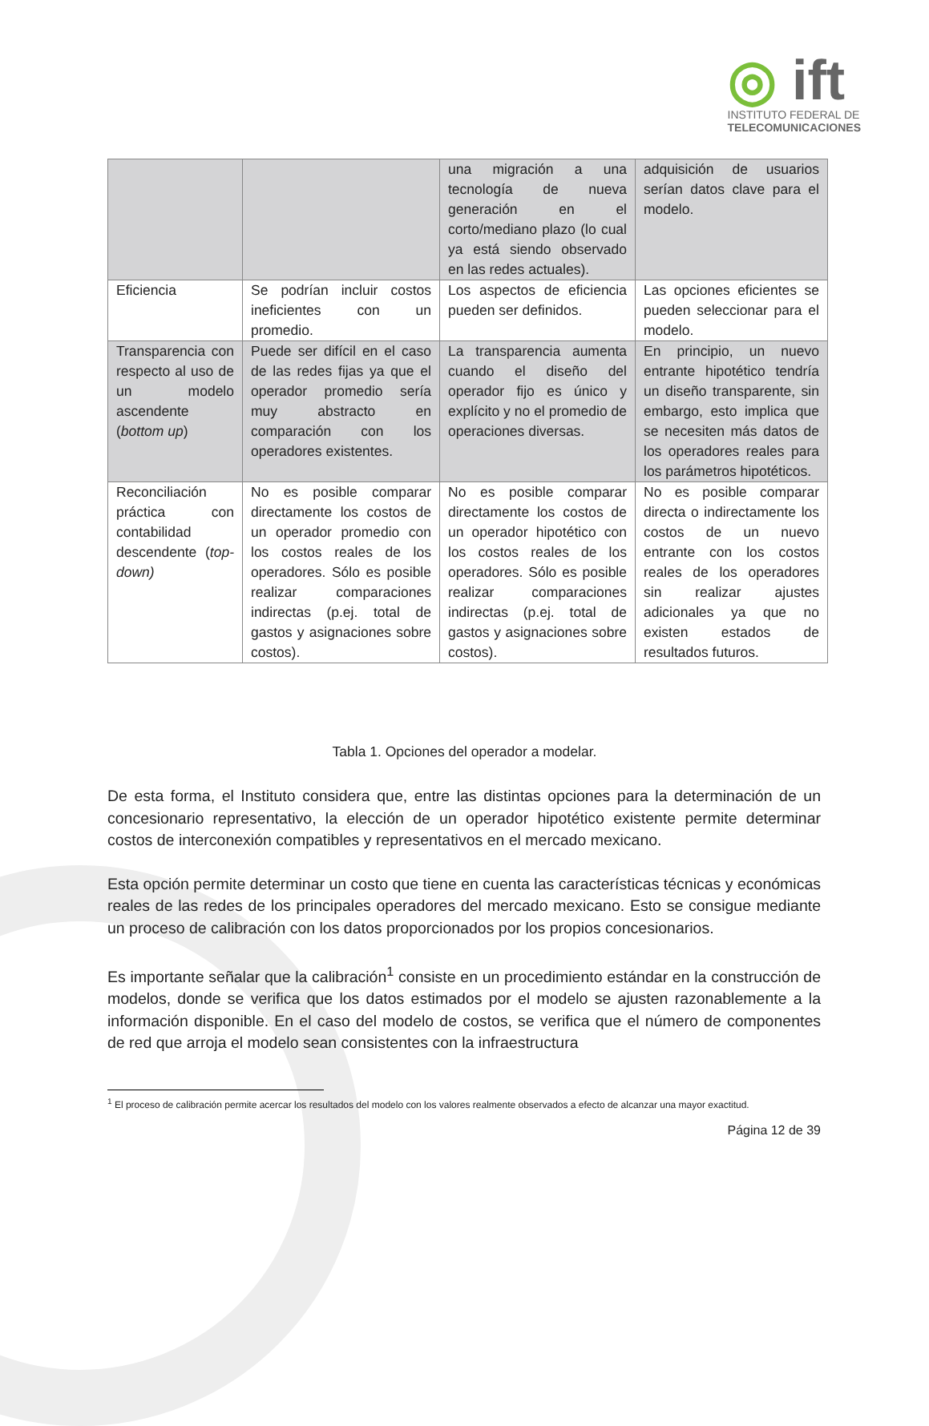◎ ift
INSTITUTO FEDERAL DE
TELECOMUNICACIONES
| | | una migración a una tecnología de nueva generación en el corto/mediano plazo (lo cual ya está siendo observado en las redes actuales). | adquisición de usuarios serían datos clave para el modelo. |
| Eficiencia | Se podrían incluir costos ineficientes con un promedio. | Los aspectos de eficiencia pueden ser definidos. | Las opciones eficientes se pueden seleccionar para el modelo. |
| Transparencia con respecto al uso de un modelo ascendente ( bottom up ) | Puede ser difícil en el caso de las redes fijas ya que el operador promedio sería muy abstracto en comparación con los operadores existentes. | La transparencia aumenta cuando el diseño del operador fijo es único y explícito y no el promedio de operaciones diversas. | En principio, un nuevo entrante hipotético tendría un diseño transparente, sin embargo, esto implica que se necesiten más datos de los operadores reales para los parámetros hipotéticos. |
| Reconciliación práctica con contabilidad descendente ( top-down) | No es posible comparar directamente los costos de un operador promedio con los costos reales de los operadores. Sólo es posible realizar comparaciones indirectas (p.ej. total de gastos y asignaciones sobre costos). | No es posible comparar directamente los costos de un operador hipotético con los costos reales de los operadores. Sólo es posible realizar comparaciones indirectas (p.ej. total de gastos y asignaciones sobre costos). | No es posible comparar directa o indirectamente los costos de un nuevo entrante con los costos reales de los operadores sin realizar ajustes adicionales ya que no existen estados de resultados futuros. |
Tabla 1. Opciones del operador a modelar.
De esta forma, el Instituto considera que, entre las distintas opciones para la determinación de un concesionario representativo, la elección de un operador hipotético existente permite determinar costos de interconexión compatibles y representativos en el mercado mexicano.
Esta opción permite determinar un costo que tiene en cuenta las características técnicas y económicas reales de las redes de los principales operadores del mercado mexicano. Esto se consigue mediante un proceso de calibración con los datos proporcionados por los propios concesionarios.
Es importante señalar que la calibración<sup>1</sup> consiste en un procedimiento estándar en la construcción de modelos, donde se verifica que los datos estimados por el modelo se ajusten razonablemente a la información disponible. En el caso del modelo de costos, se verifica que el número de componentes de red que arroja el modelo sean consistentes con la infraestructura
<sup>1</sup> El proceso de calibración permite acercar los resultados del modelo con los valores realmente observados a efecto de alcanzar una mayor exactitud.
Página 12 de 39